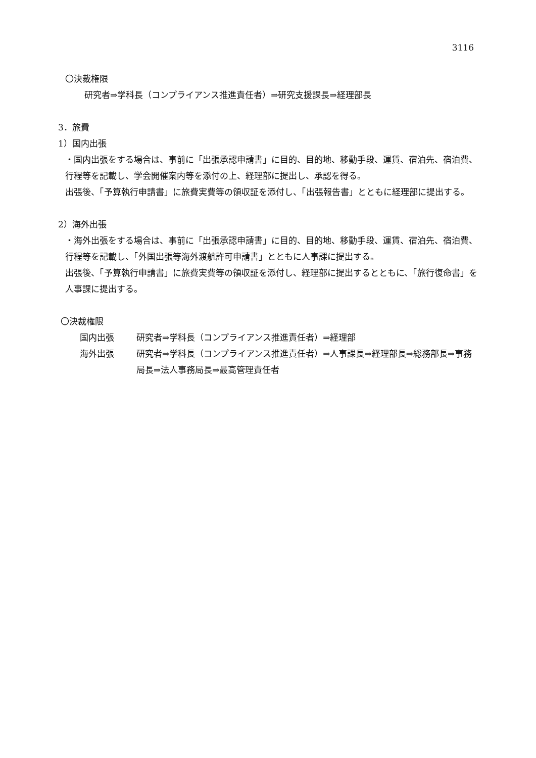3116
〇決裁権限
研究者⇒学科長（コンプライアンス推進責任者）⇒研究支援課長⇒経理部長
3．旅費
1）国内出張
・国内出張をする場合は、事前に「出張承認申請書」に目的、目的地、移動手段、運賃、宿泊先、宿泊費、行程等を記載し、学会開催案内等を添付の上、経理部に提出し、承認を得る。
出張後、「予算執行申請書」に旅費実費等の領収証を添付し、「出張報告書」とともに経理部に提出する。
2）海外出張
・海外出張をする場合は、事前に「出張承認申請書」に目的、目的地、移動手段、運賃、宿泊先、宿泊費、行程等を記載し、「外国出張等海外渡航許可申請書」とともに人事課に提出する。
出張後、「予算執行申請書」に旅費実費等の領収証を添付し、経理部に提出するとともに、「旅行復命書」を人事課に提出する。
〇決裁権限
国内出張 研究者⇒学科長（コンプライアンス推進責任者）⇒経理部
海外出張 研究者⇒学科長（コンプライアンス推進責任者）⇒人事課長⇒経理部長⇒総務部長⇒事務局長⇒法人事務局長⇒最高管理責任者